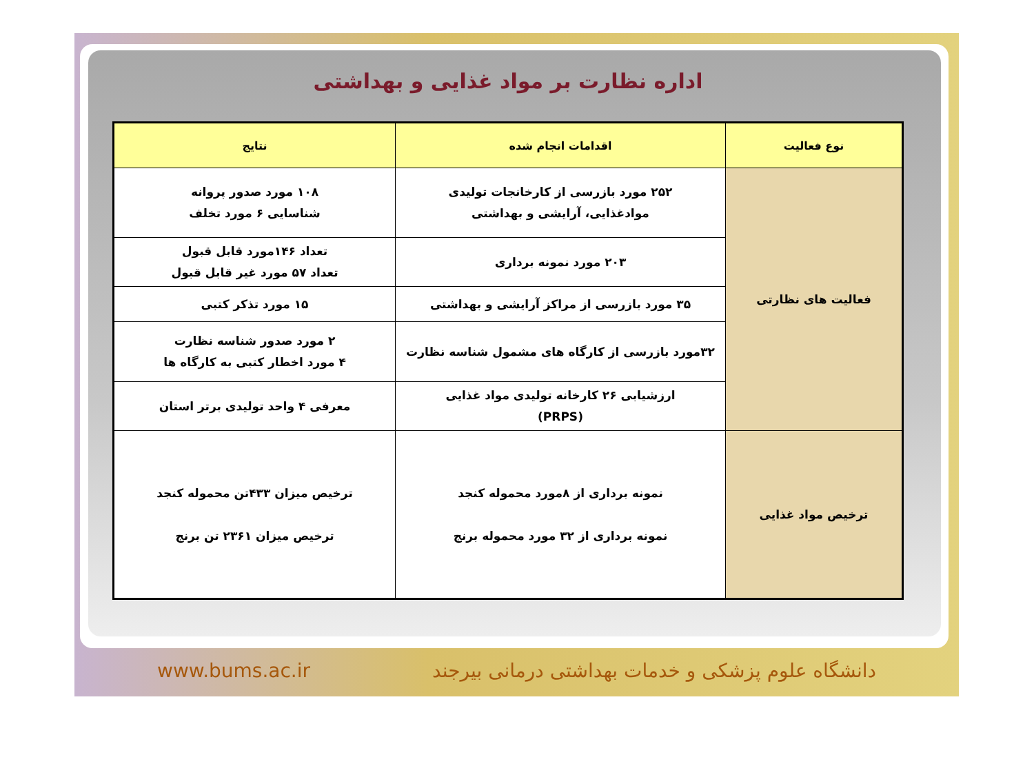اداره نظارت بر مواد غذایی و بهداشتی
| نوع فعالیت | اقدامات انجام شده | نتایج |
| --- | --- | --- |
| فعالیت های نظارتی | ۲۵۲ مورد بازرسی از کارخانجات تولیدی موادغذایی، آرایشی و بهداشتی | ۱۰۸ مورد صدور پروانه شناسایی ۶ مورد تخلف |
| | ۲۰۳ مورد نمونه برداری | تعداد ۱۴۶مورد قابل قبول تعداد ۵۷ مورد غیر قابل قبول |
| | ۳۵ مورد بازرسی از مراکز آرایشی و بهداشتی | ۱۵ مورد تذکر کتبی |
| | ۳۲مورد بازرسی از کارگاه های مشمول شناسه نظارت | ۲ مورد صدور شناسه نظارت ۴ مورد اخطار کتبی به کارگاه ها |
| | ارزشیابی ۲۶ کارخانه تولیدی مواد غذایی (PRPS) | معرفی ۴ واحد تولیدی برتر استان |
| ترخیص مواد غذایی | نمونه برداری از ۸مورد محموله کنجد نمونه برداری از ۳۲ مورد محموله برنج | ترخیص میزان ۴۳۳تن محموله کنجد ترخیص میزان ۲۳۶۱ تن برنج |
www.bums.ac.ir دانشگاه علوم پزشکی و خدمات بهداشتی درمانی بیرجند